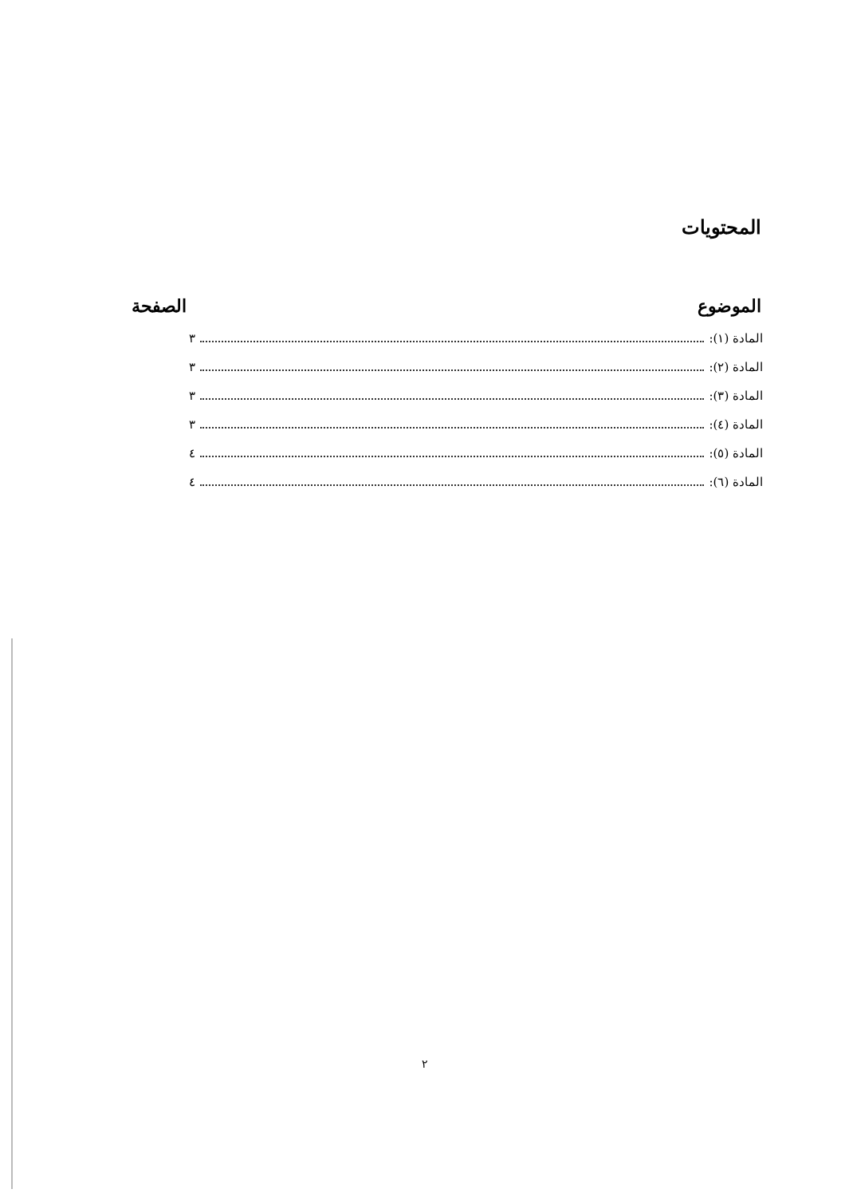المحتويات
الموضوع الصفحة
المادة (١): ٣
المادة (٢): ٣
المادة (٣): ٣
المادة (٤): ٣
المادة (٥): ٤
المادة (٦): ٤
٢